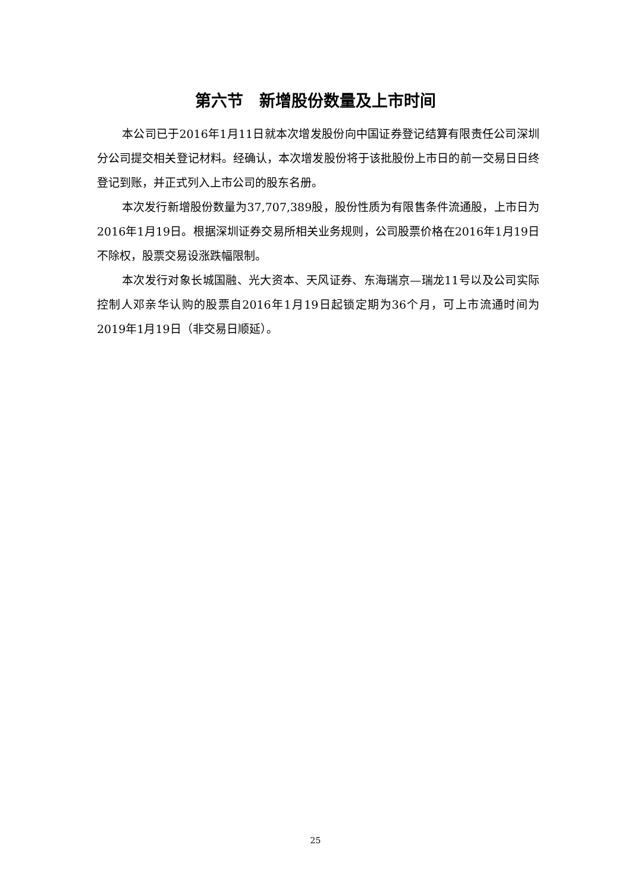第六节　新增股份数量及上市时间
本公司已于2016年1月11日就本次增发股份向中国证券登记结算有限责任公司深圳分公司提交相关登记材料。经确认，本次增发股份将于该批股份上市日的前一交易日日终登记到账，并正式列入上市公司的股东名册。
本次发行新增股份数量为37,707,389股，股份性质为有限售条件流通股，上市日为2016年1月19日。根据深圳证券交易所相关业务规则，公司股票价格在2016年1月19日不除权，股票交易设涨跌幅限制。
本次发行对象长城国融、光大资本、天风证券、东海瑞京—瑞龙11号以及公司实际控制人邓亲华认购的股票自2016年1月19日起锁定期为36个月，可上市流通时间为2019年1月19日（非交易日顺延）。
25